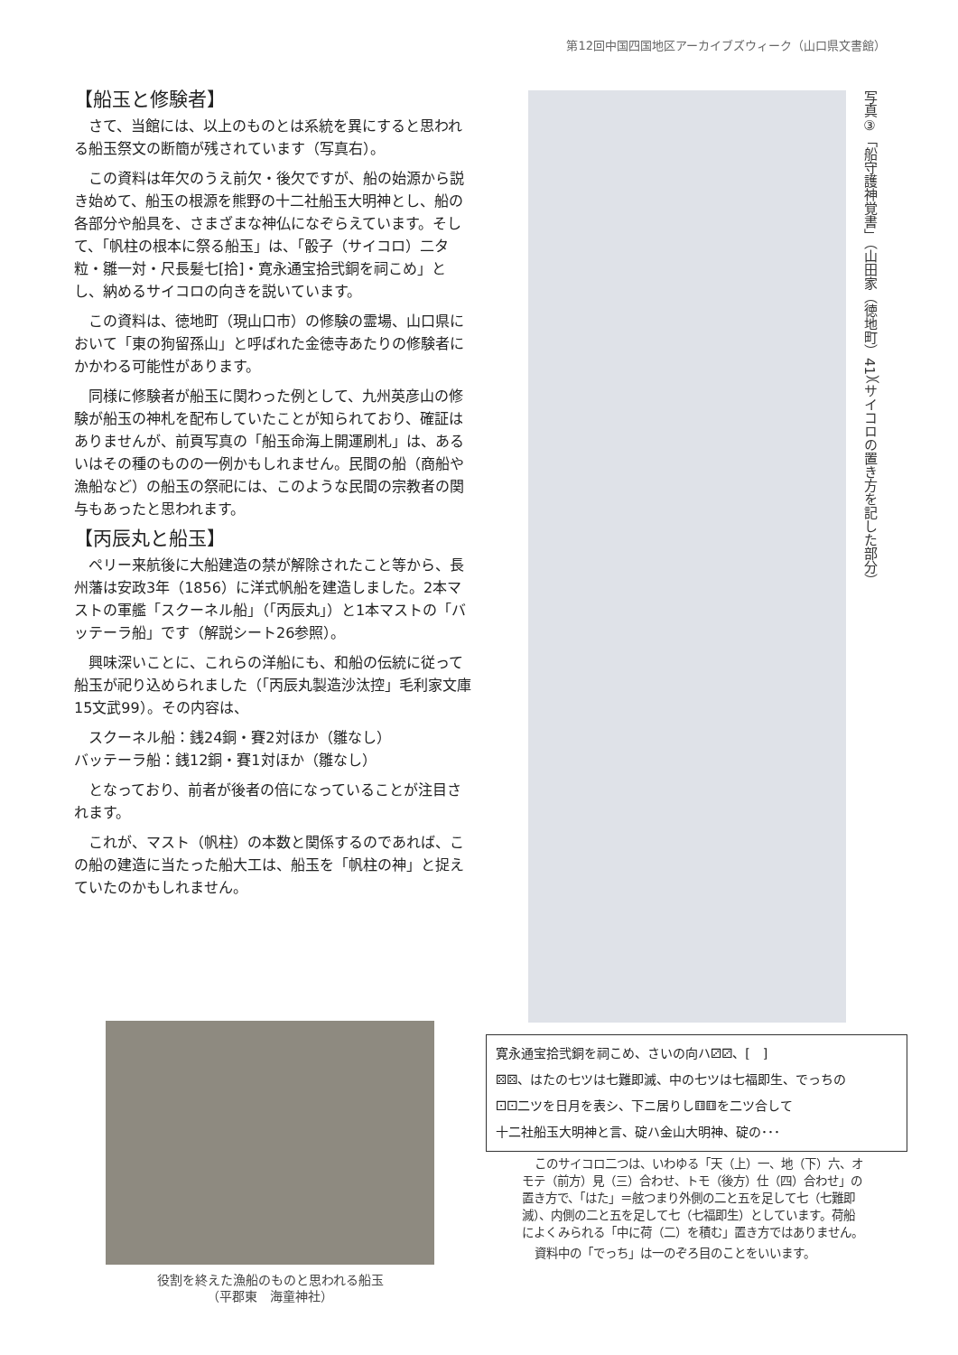第12回中国四国地区アーカイブズウィーク（山口県文書館）
【船玉と修験者】
さて、当館には、以上のものとは系統を異にすると思われる船玉祭文の断簡が残されています（写真右）。
この資料は年欠のうえ前欠・後欠ですが、船の始源から説き始めて、船玉の根源を熊野の十二社船玉大明神とし、船の各部分や船具を、さまざまな神仏になぞらえています。そして、「帆柱の根本に祭る船玉」は、「骰子（サイコロ）二タ粒・雛一対・尺長髪七[拾]・寛永通宝拾弐銅を祠こめ」とし、納めるサイコロの向きを説いています。
この資料は、徳地町（現山口市）の修験の霊場、山口県において「東の狗留孫山」と呼ばれた金徳寺あたりの修験者にかかわる可能性があります。
同様に修験者が船玉に関わった例として、九州英彦山の修験が船玉の神札を配布していたことが知られており、確証はありませんが、前頁写真の「船玉命海上開運刷札」は、あるいはその種のものの一例かもしれません。民間の船（商船や漁船など）の船玉の祭祀には、このような民間の宗教者の関与もあったと思われます。
【丙辰丸と船玉】
ペリー来航後に大船建造の禁が解除されたこと等から、長州藩は安政3年（1856）に洋式帆船を建造しました。2本マストの軍艦「スクーネル船」（「丙辰丸」）と1本マストの「バッテーラ船」です（解説シート26参照）。
興味深いことに、これらの洋船にも、和船の伝統に従って船玉が祀り込められました（「丙辰丸製造沙汰控」毛利家文庫15文武99）。その内容は、
スクーネル船：銭24銅・賽2対ほか（雛なし）
バッテーラ船：銭12銅・賽1対ほか（雛なし）
となっており、前者が後者の倍になっていることが注目されます。
これが、マスト（帆柱）の本数と関係するのであれば、この船の建造に当たった船大工は、船玉を「帆柱の神」と捉えていたのかもしれません。
写真③「船守護神覚書」（山田家（徳地町）41）（サイコロの置き方を記した部分）
寛永通宝拾弐銅を祠こめ、さいの向ハ⚂⚂、[　]
⚄⚄、はたの七ツは七難即滅、中の七ツは七福即生、でっちの
⚀⚀二ツを日月を表シ、下ニ居りし⚅⚅を二ツ合して
十二社船玉大明神と言、碇ハ金山大明神、碇の･･･
このサイコロ二つは、いわゆる「天（上）一、地（下）六、オモテ（前方）見（三）合わせ、トモ（後方）仕（四）合わせ」の置き方で、「はた」＝舷つまり外側の二と五を足して七（七難即滅）、内側の二と五を足して七（七福即生）としています。荷船によくみられる「中に荷（二）を積む」置き方ではありません。
資料中の「でっち」は一のぞろ目のことをいいます。
役割を終えた漁船のものと思われる船玉
（平郡東　海童神社）